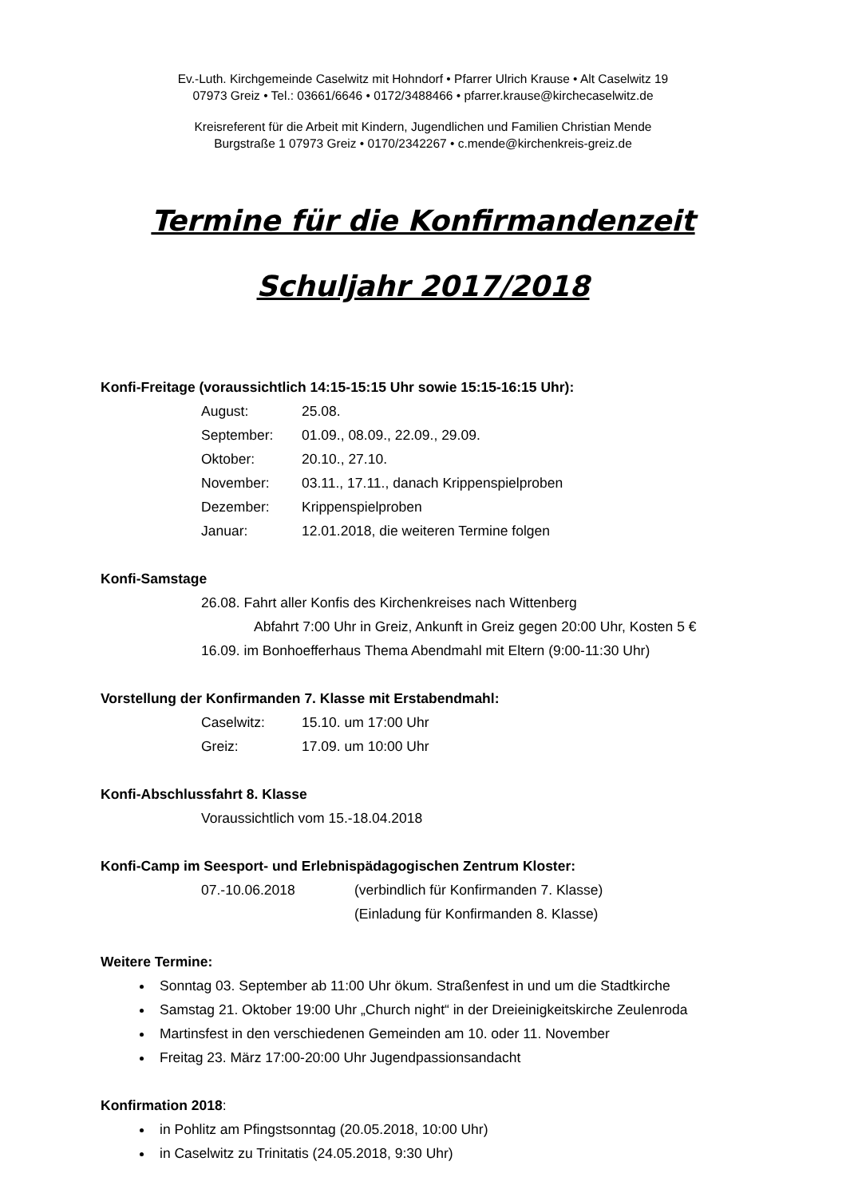Ev.-Luth. Kirchgemeinde Caselwitz mit Hohndorf • Pfarrer Ulrich Krause • Alt Caselwitz 19
07973 Greiz • Tel.: 03661/6646 • 0172/3488466 • pfarrer.krause@kirchecaselwitz.de
Kreisreferent für die Arbeit mit Kindern, Jugendlichen und Familien Christian Mende
Burgstraße 1 07973 Greiz • 0170/2342267 • c.mende@kirchenkreis-greiz.de
Termine für die Konfirmandenzeit
Schuljahr 2017/2018
Konfi-Freitage (voraussichtlich 14:15-15:15 Uhr sowie 15:15-16:15 Uhr):
August: 25.08.
September: 01.09., 08.09., 22.09., 29.09.
Oktober: 20.10., 27.10.
November: 03.11., 17.11., danach Krippenspielproben
Dezember: Krippenspielproben
Januar: 12.01.2018, die weiteren Termine folgen
Konfi-Samstage
26.08. Fahrt aller Konfis des Kirchenkreises nach Wittenberg
Abfahrt 7:00 Uhr in Greiz, Ankunft in Greiz gegen 20:00 Uhr, Kosten 5 €
16.09. im Bonhoefferhaus Thema Abendmahl mit Eltern (9:00-11:30 Uhr)
Vorstellung der Konfirmanden 7. Klasse mit Erstabendmahl:
Caselwitz: 15.10. um 17:00 Uhr
Greiz: 17.09. um 10:00 Uhr
Konfi-Abschlussfahrt 8. Klasse
Voraussichtlich vom 15.-18.04.2018
Konfi-Camp im Seesport- und Erlebnispädagogischen Zentrum Kloster:
07.-10.06.2018 (verbindlich für Konfirmanden 7. Klasse)
(Einladung für Konfirmanden 8. Klasse)
Weitere Termine:
Sonntag 03. September ab 11:00 Uhr ökum. Straßenfest in und um die Stadtkirche
Samstag 21. Oktober 19:00 Uhr „Church night“ in der Dreieinigkeitskirche Zeulenroda
Martinsfest in den verschiedenen Gemeinden am 10. oder 11. November
Freitag 23. März 17:00-20:00 Uhr Jugendpassionsandacht
Konfirmation 2018:
in Pohlitz am Pfingstsonntag (20.05.2018, 10:00 Uhr)
in Caselwitz zu Trinitatis (24.05.2018, 9:30 Uhr)